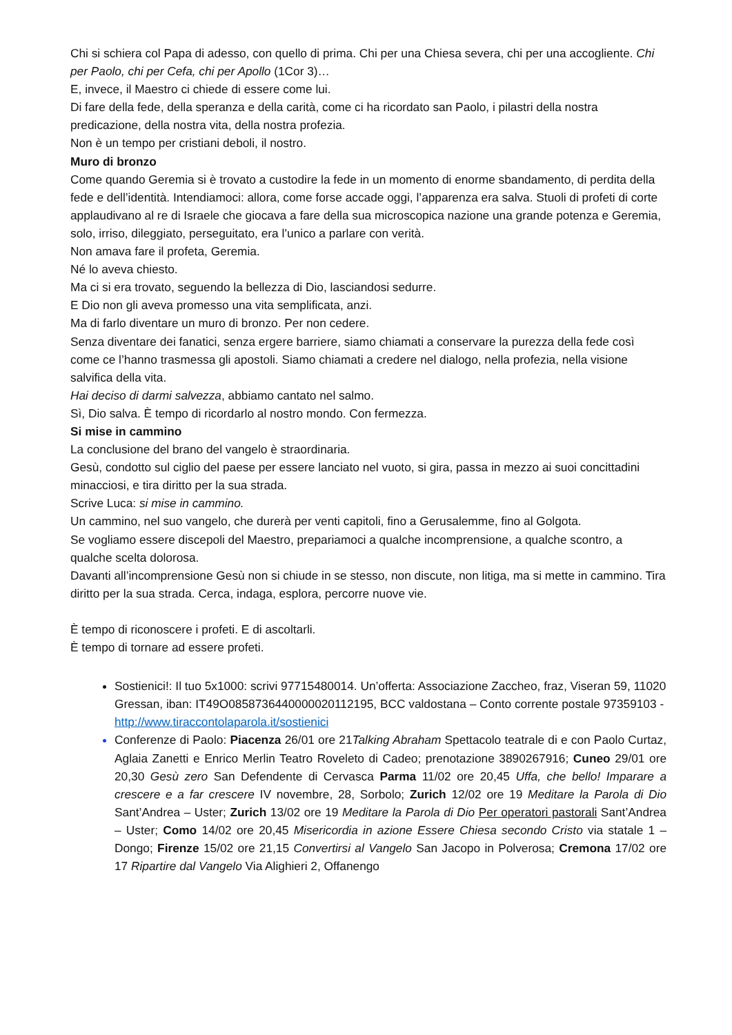Chi si schiera col Papa di adesso, con quello di prima. Chi per una Chiesa severa, chi per una accogliente. Chi per Paolo, chi per Cefa, chi per Apollo (1Cor 3)…
E, invece, il Maestro ci chiede di essere come lui.
Di fare della fede, della speranza e della carità, come ci ha ricordato san Paolo, i pilastri della nostra predicazione, della nostra vita, della nostra profezia.
Non è un tempo per cristiani deboli, il nostro.
Muro di bronzo
Come quando Geremia si è trovato a custodire la fede in un momento di enorme sbandamento, di perdita della fede e dell’identità. Intendiamoci: allora, come forse accade oggi, l’apparenza era salva. Stuoli di profeti di corte applaudivano al re di Israele che giocava a fare della sua microscopica nazione una grande potenza e Geremia, solo, irriso, dileggiato, perseguitato, era l’unico a parlare con verità.
Non amava fare il profeta, Geremia.
Né lo aveva chiesto.
Ma ci si era trovato, seguendo la bellezza di Dio, lasciandosi sedurre.
E Dio non gli aveva promesso una vita semplificata, anzi.
Ma di farlo diventare un muro di bronzo. Per non cedere.
Senza diventare dei fanatici, senza ergere barriere, siamo chiamati a conservare la purezza della fede così come ce l’hanno trasmessa gli apostoli. Siamo chiamati a credere nel dialogo, nella profezia, nella visione salvifica della vita.
Hai deciso di darmi salvezza, abbiamo cantato nel salmo.
Sì, Dio salva. È tempo di ricordarlo al nostro mondo. Con fermezza.
Si mise in cammino
La conclusione del brano del vangelo è straordinaria.
Gesù, condotto sul ciglio del paese per essere lanciato nel vuoto, si gira, passa in mezzo ai suoi concittadini minacciosi, e tira diritto per la sua strada.
Scrive Luca: si mise in cammino.
Un cammino, nel suo vangelo, che durerà per venti capitoli, fino a Gerusalemme, fino al Golgota.
Se vogliamo essere discepoli del Maestro, prepariamoci a qualche incomprensione, a qualche scontro, a qualche scelta dolorosa.
Davanti all’incomprensione Gesù non si chiude in se stesso, non discute, non litiga, ma si mette in cammino. Tira diritto per la sua strada. Cerca, indaga, esplora, percorre nuove vie.
È tempo di riconoscere i profeti. E di ascoltarli.
È tempo di tornare ad essere profeti.
Sostienici!: Il tuo 5x1000: scrivi 97715480014. Un’offerta: Associazione Zaccheo, fraz, Viseran 59, 11020 Gressan, iban: IT49O0858736440000020112195, BCC valdostana – Conto corrente postale 97359103 - http://www.tiraccontolaparola.it/sostienici
Conferenze di Paolo: Piacenza 26/01 ore 21Talking Abraham Spettacolo teatrale di e con Paolo Curtaz, Aglaia Zanetti e Enrico Merlin Teatro Roveleto di Cadeo; prenotazione 3890267916; Cuneo 29/01 ore 20,30 Gesù zero San Defendente di Cervasca Parma 11/02 ore 20,45 Uffa, che bello! Imparare a crescere e a far crescere IV novembre, 28, Sorbolo; Zurich 12/02 ore 19 Meditare la Parola di Dio Sant’Andrea – Uster; Zurich 13/02 ore 19 Meditare la Parola di Dio Per operatori pastorali Sant’Andrea – Uster; Como 14/02 ore 20,45 Misericordia in azione Essere Chiesa secondo Cristo via statale 1 – Dongo; Firenze 15/02 ore 21,15 Convertirsi al Vangelo San Jacopo in Polverosa; Cremona 17/02 ore 17 Ripartire dal Vangelo Via Alighieri 2, Offanengo